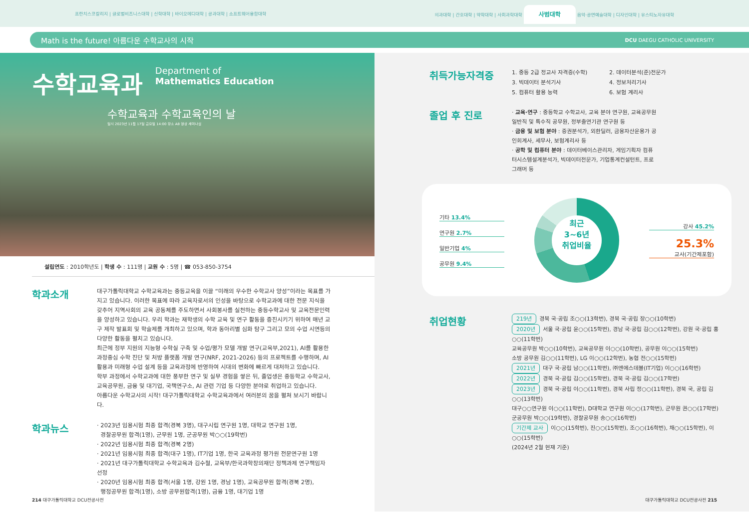프란치스코칼리지 | 글로벌비즈니스대학 | 신학대학 | 바이오메디대학 | 공과대학 | 소프트웨어융합대학
의과대학 | 간호대학 | 약학대학 | 사회과학대학 사범대학 음악·공연예술대학 | 디자인대학 | 유스티노자유대학
Math is the future! 아름다운 수학교사의 시작
DCU DAEGU CATHOLIC UNIVERSITY
수학교육과
Department of
Mathematics Education
수학교육과 수학교육인의 날
일시 2023년 11월 17일 금요일 14:00 장소 A8 영상 세미나실
설립연도 : 2010학년도 | 학생 수 : 111명 | 교원 수 : 5명 | ☎ 053-850-3754
학과소개
대구가톨릭대학교 수학교육과는 중등교육을 이끌 “미래의 우수한 수학교사 양성”이라는 목표를 가지고 있습니다. 이러한 목표에 따라 교육자로서의 인성을 바탕으로 수학교과에 대한 전문 지식을 갖추어 지역사회의 교육 공동체를 주도하면서 사회봉사를 실천하는 중등수학교사 및 교육전문인력을 양성하고 있습니다. 우리 학과는 재학생의 수학 교육 및 연구 활동을 증진시키기 위하여 매년 교구 제작 발표회 및 학술제를 개최하고 있으며, 학과 동아리별 심화 탐구 그리고 모의 수업 시연등의 다양한 활동을 펼치고 있습니다.
최근에 정부 지원의 지능형 수학실 구축 및 수업/평가 모델 개발 연구(교육부,2021), AI를 활용한 과정중심 수학 진단 및 처방 플랫폼 개발 연구(NRF, 2021-2026) 등의 프로젝트를 수행하며, AI 활용과 미래형 수업 설계 등을 교육과정에 반영하여 시대의 변화에 빠르게 대처하고 있습니다.
학부 과정에서 수학교과에 대한 풍부한 연구 및 실무 경험을 쌓은 뒤, 졸업생은 중등학교 수학교사, 교육공무원, 금융 및 대기업, 국책연구소, AI 관련 기업 등 다양한 분야로 취업하고 있습니다.
아름다운 수학교사의 시작! 대구가톨릭대학교 수학교육과에서 여러분의 꿈을 펼쳐 보시기 바랍니다.
학과뉴스
· 2023년 임용시험 최종 합격(경북 3명), 대구시립 연구원 1명, 대학교 연구원 1명,
경찰공무원 합격(1명), 군무원 1명, 군공무원 박○○(19학번)
· 2022년 임용시험 최종 합격(경북 2명)
· 2021년 임용시험 최종 합격(대구 1명), IT기업 1명, 한국 교육과정 평가원 전문연구원 1명
· 2021년 대구가톨릭대학교 수학교육과 김수철, 교육부/한국과학창의재단 정책과제 연구책임자 선정
· 2020년 임용시험 최종 합격(서울 1명, 강원 1명, 경남 1명), 교육공무원 합격(경북 2명),
행정공무원 합격(1명), 소방 공무원합격(1명), 금융 1명, 대기업 1명
취득가능자격증
1. 중등 2급 정교사 자격증(수학)
2. 데이터분석(준)전문가
3. 빅데이터 분석기사
4. 정보처리기사
5. 컴퓨터 활용 능력
6. 보험 계리사
졸업 후 진로
· 교육·연구 : 중등학교 수학교사, 교육 분야 연구원, 교육공무원 일반직 및 특수직 공무원, 정부출연기관 연구원 등
· 금융 및 보험 분야 : 증권분석가, 외환딜러, 금융자산운용가 공인회계사, 세무사, 보험계리사 등
· 공학 및 컴퓨터 분야 : 데이터베이스관리자, 게임기획자 컴퓨터시스템설계분석가, 빅데이터전문가, 기업통계컨설턴트, 프로그래머 등
기타 13.4%
연구원 2.7%
일반기업 4%
공무원 9.4%
최근
3~6년
취업비율
강사 45.2%
25.3%
교사(기간제포함)
취업현황
219년 경북 국·공립 조○○(13학번), 경북 국·공립 장○○(10학번)
2020년 서울 국·공립 윤○○(15학번), 경남 국·공립 김○○(12학번), 강원 국·공립 홍○○(11학번)
교육공무원 박○○(10학번), 교육공무원 이○○(10학번), 공무원 이○○(15학번)
소방 공무원 김○○(11학번), LG 이○○(12학번), 농협 전○○(15학번)
2021년 대구 국·공립 남○○(11학번), ㈜엔에스데블(IT기업) 이○○(16학번)
2022년 경북 국·공립 김○○(15학번), 경북 국·공립 김○○(17학번)
2023년 경북 국·공립 이○○(11학번), 경북 사립 정○○(11학번), 경북 국, 공립 김○○(13학번)
대구○○연구원 이○○(11학번), D대학교 연구원 이○○(17학번), 군무원 권○○(17학번)
군공무원 박○○(19학번), 경찰공무원 송○○(16학번)
기간제 교사 이○○(15학번), 진○○(15학번), 조○○(16학번), 채○○(15학번), 이○○(15학번)
(2024년 2월 현재 기준)
214 대구가톨릭대학교 DCU전공사전 대구가톨릭대학교 DCU전공사전 215